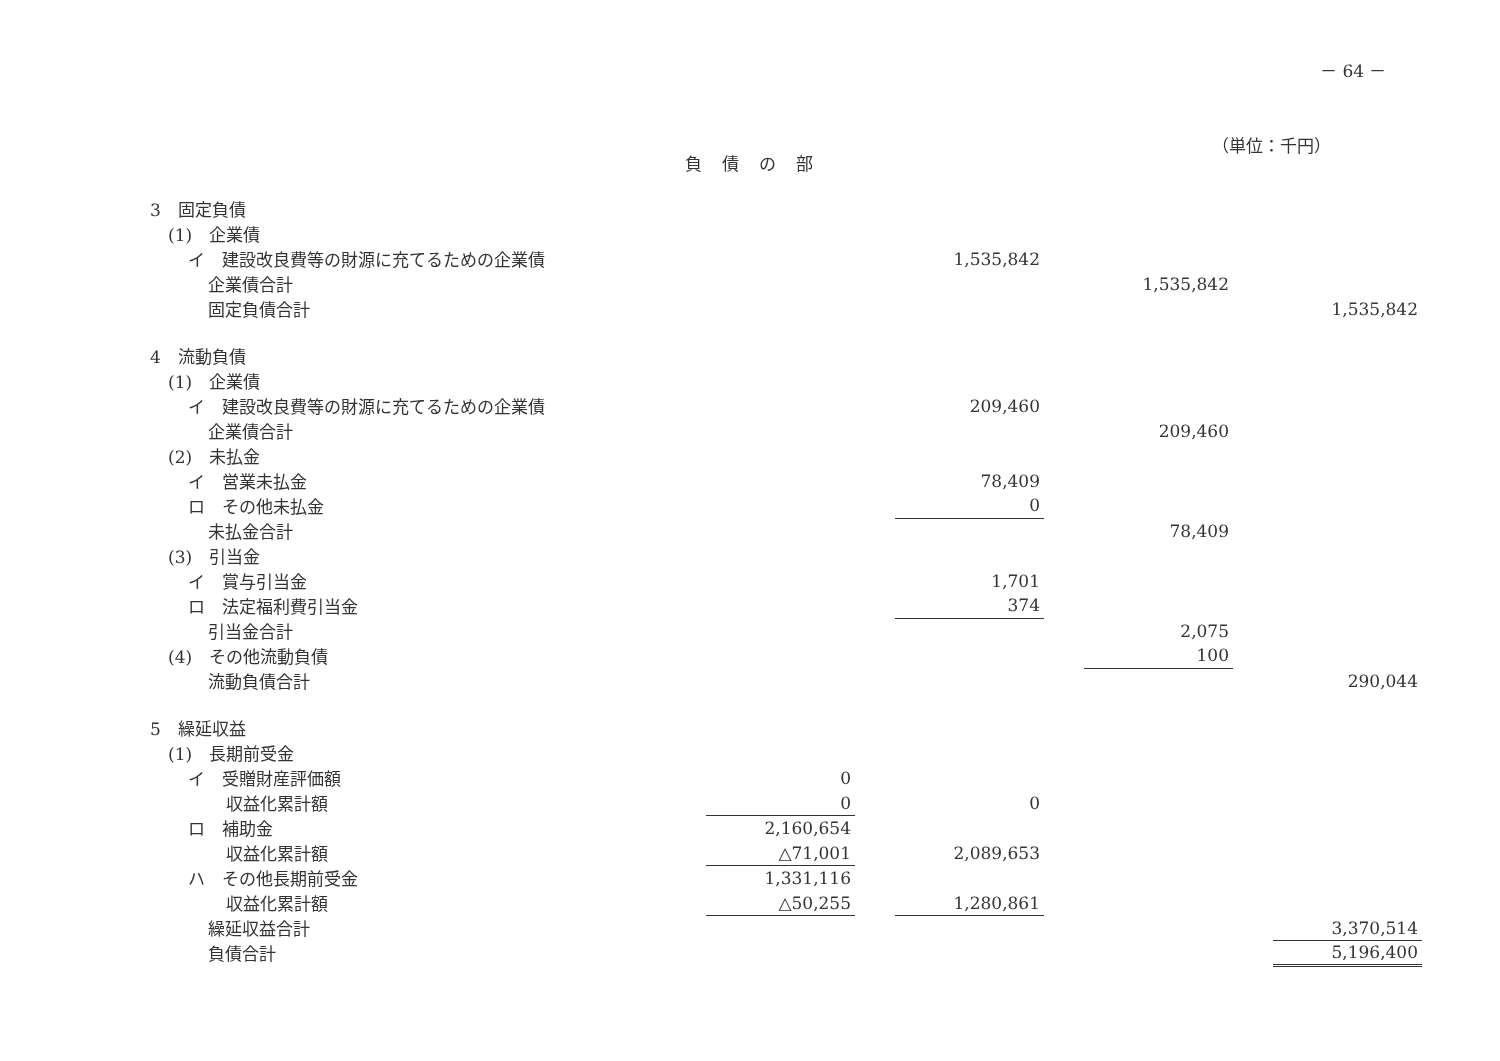－ 64 －
（単位：千円）
負債の部
| 3 固定負債 | | | | | | | |
| (1) 企業債 | | | | | | | |
| イ 建設改良費等の財源に充てるための企業債 | | | 1,535,842 | | | | |
| 企業債合計 | | | | | 1,535,842 | | |
| 固定負債合計 | | | | | | | 1,535,842 |
| 4 流動負債 | | | | | | | |
| (1) 企業債 | | | | | | | |
| イ 建設改良費等の財源に充てるための企業債 | | | 209,460 | | | | |
| 企業債合計 | | | | | 209,460 | | |
| (2) 未払金 | | | | | | | |
| イ 営業未払金 | | | 78,409 | | | | |
| ロ その他未払金 | | | 0 | | | | |
| 未払金合計 | | | | | 78,409 | | |
| (3) 引当金 | | | | | | | |
| イ 賞与引当金 | | | 1,701 | | | | |
| ロ 法定福利費引当金 | | | 374 | | | | |
| 引当金合計 | | | | | 2,075 | | |
| (4) その他流動負債 | | | | | 100 | | |
| 流動負債合計 | | | | | | | 290,044 |
| 5 繰延収益 | | | | | | | |
| (1) 長期前受金 | | | | | | | |
| イ 受贈財産評価額 | 0 | | | | | | |
| 収益化累計額 | 0 | | 0 | | | | |
| ロ 補助金 | 2,160,654 | | | | | | |
| 収益化累計額 | △71,001 | | 2,089,653 | | | | |
| ハ その他長期前受金 | 1,331,116 | | | | | | |
| 収益化累計額 | △50,255 | | 1,280,861 | | | | |
| 繰延収益合計 | | | | | | | 3,370,514 |
| 負債合計 | | | | | | | 5,196,400 |